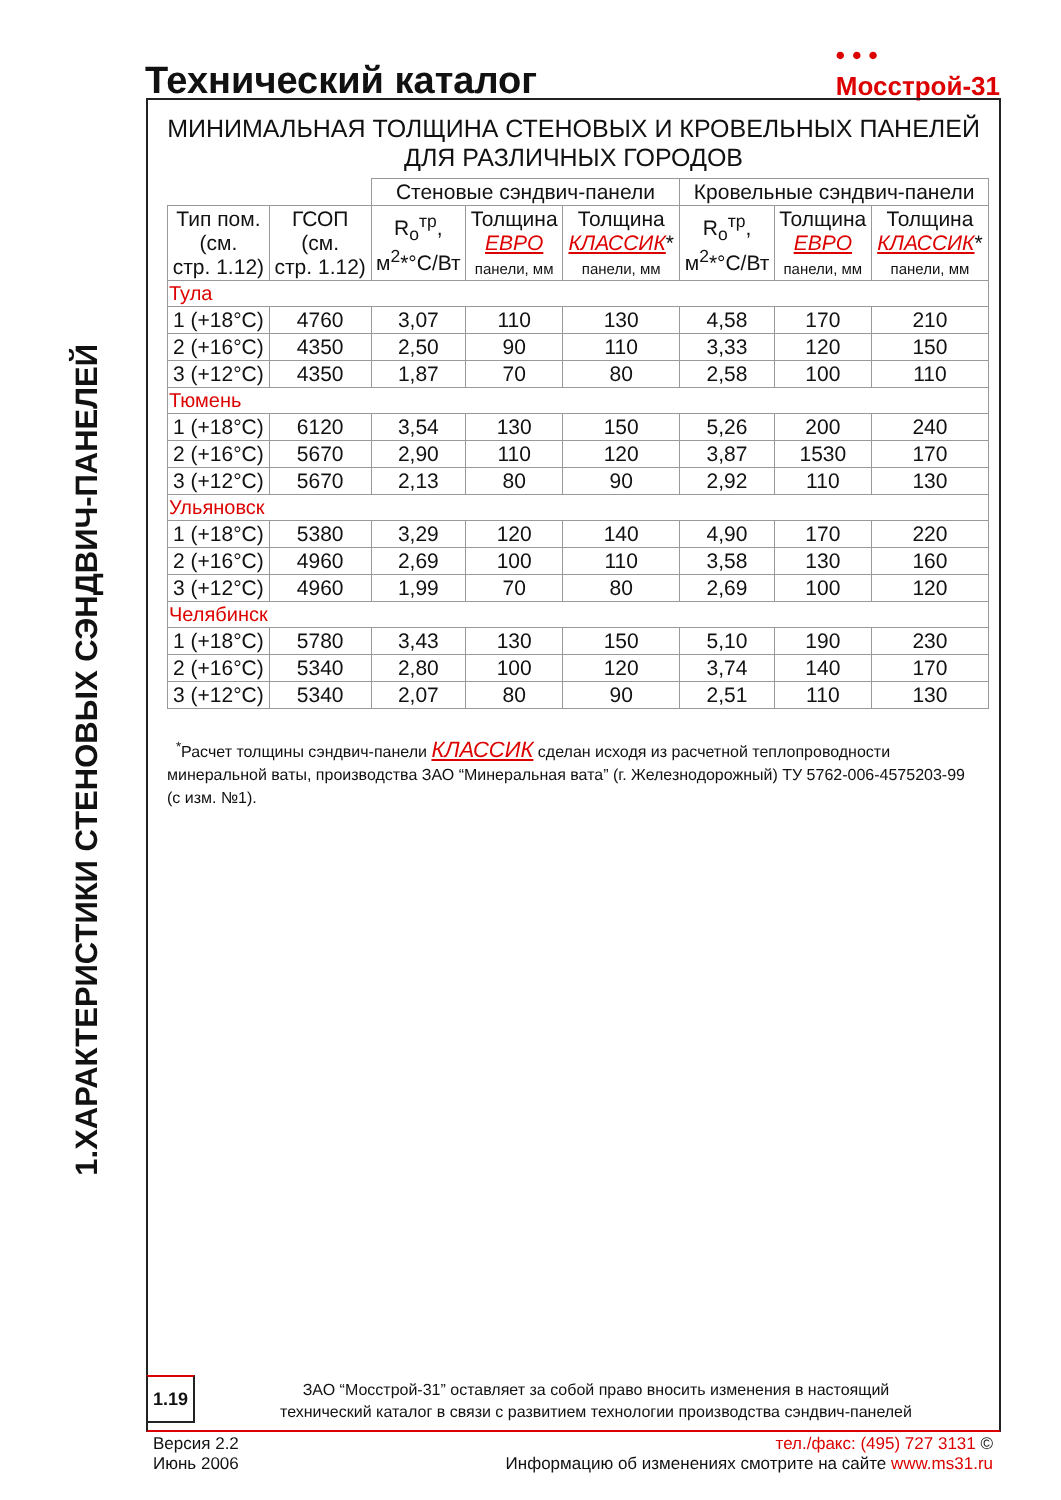Технический каталог
• • •
Мосстрой-31
1.ХАРАКТЕРИСТИКИ СТЕНОВЫХ СЭНДВИЧ-ПАНЕЛЕЙ
МИНИМАЛЬНАЯ ТОЛЩИНА СТЕНОВЫХ И КРОВЕЛЬНЫХ ПАНЕЛЕЙ
ДЛЯ РАЗЛИЧНЫХ ГОРОДОВ
| | | Стеновые сэндвич-панели | | | Кровельные сэндвич-панели | | |
| Тип пом. (см. стр. 1.12) | ГСОП (см. стр. 1.12) | R<sub>o</sub><sup>тр</sup>, м<sup>2</sup>*°С/Вт | Толщина ЕВРО панели, мм | Толщина КЛАССИК * панели, мм | R<sub>o</sub><sup>тр</sup>, м<sup>2</sup>*°С/Вт | Толщина ЕВРО панели, мм | Толщина КЛАССИК * панели, мм |
| Тула | | | | | | | |
| 1 (+18°С) | 4760 | 3,07 | 110 | 130 | 4,58 | 170 | 210 |
| 2 (+16°С) | 4350 | 2,50 | 90 | 110 | 3,33 | 120 | 150 |
| 3 (+12°С) | 4350 | 1,87 | 70 | 80 | 2,58 | 100 | 110 |
| Тюмень | | | | | | | |
| 1 (+18°С) | 6120 | 3,54 | 130 | 150 | 5,26 | 200 | 240 |
| 2 (+16°С) | 5670 | 2,90 | 110 | 120 | 3,87 | 1530 | 170 |
| 3 (+12°С) | 5670 | 2,13 | 80 | 90 | 2,92 | 110 | 130 |
| Ульяновск | | | | | | | |
| 1 (+18°С) | 5380 | 3,29 | 120 | 140 | 4,90 | 170 | 220 |
| 2 (+16°С) | 4960 | 2,69 | 100 | 110 | 3,58 | 130 | 160 |
| 3 (+12°С) | 4960 | 1,99 | 70 | 80 | 2,69 | 100 | 120 |
| Челябинск | | | | | | | |
| 1 (+18°С) | 5780 | 3,43 | 130 | 150 | 5,10 | 190 | 230 |
| 2 (+16°С) | 5340 | 2,80 | 100 | 120 | 3,74 | 140 | 170 |
| 3 (+12°С) | 5340 | 2,07 | 80 | 90 | 2,51 | 110 | 130 |
<sup>*</sup> Расчет толщины сэндвич-панели КЛАССИК сделан исходя из расчетной теплопроводности минеральной ваты, производства ЗАО “Минеральная вата” (г. Железнодорожный) ТУ 5762-006-4575203-99 (с изм. №1).
1.19
ЗАО “Мосстрой-31” оставляет за собой право вносить изменения в настоящий
технический каталог в связи с развитием технологии производства сэндвич-панелей
Версия 2.2
Июнь 2006
тел./факс: (495) 727 3131 ©
Информацию об изменениях смотрите на сайте www.ms31.ru